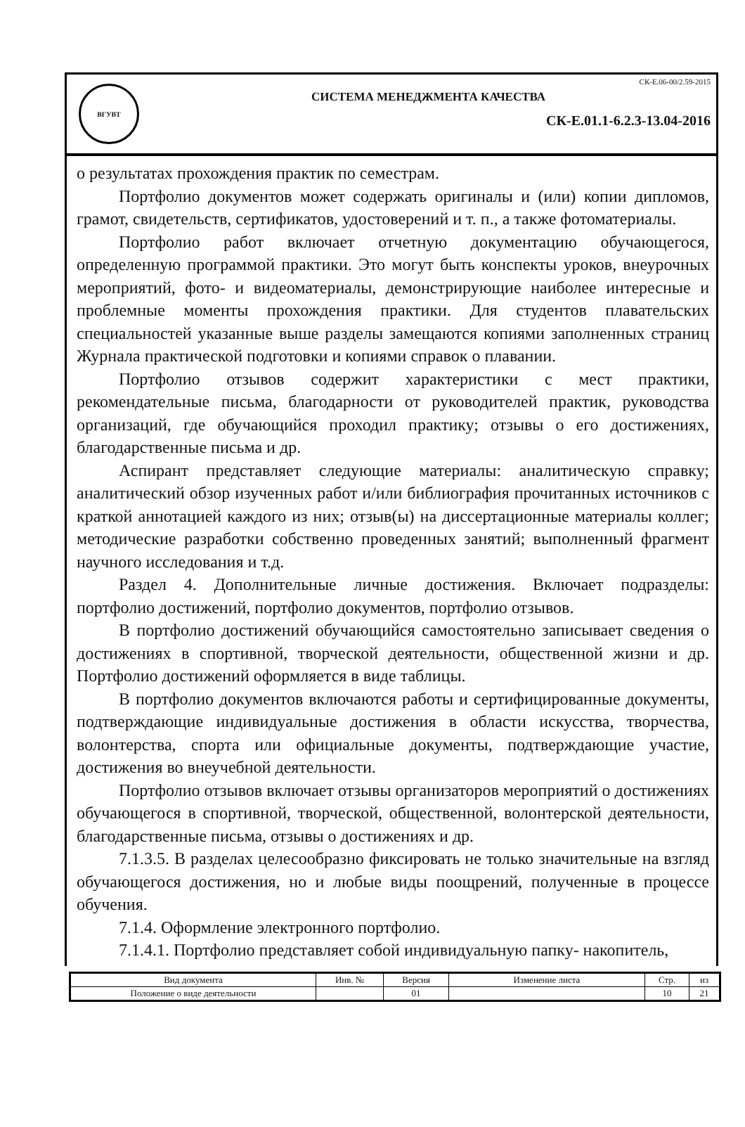ВГУВТ
СК-Е.06-00/2.59-2015
СИСТЕМА МЕНЕДЖМЕНТА КАЧЕСТВА
СК-Е.01.1-6.2.3-13.04-2016
о результатах прохождения практик по семестрам.
Портфолио документов может содержать оригиналы и (или) копии дипломов, грамот, свидетельств, сертификатов, удостоверений и т. п., а также фотоматериалы.
Портфолио работ включает отчетную документацию обучающегося, определенную программой практики. Это могут быть конспекты уроков, внеурочных мероприятий, фото- и видеоматериалы, демонстрирующие наиболее интересные и проблемные моменты прохождения практики. Для студентов плавательских специальностей указанные выше разделы замещаются копиями заполненных страниц Журнала практической подготовки и копиями справок о плавании.
Портфолио отзывов содержит характеристики с мест практики, рекомендательные письма, благодарности от руководителей практик, руководства организаций, где обучающийся проходил практику; отзывы о его достижениях, благодарственные письма и др.
Аспирант представляет следующие материалы: аналитическую справку; аналитический обзор изученных работ и/или библиография прочитанных источников с краткой аннотацией каждого из них; отзыв(ы) на диссертационные материалы коллег; методические разработки собственно проведенных занятий; выполненный фрагмент научного исследования и т.д.
Раздел 4. Дополнительные личные достижения. Включает подразделы: портфолио достижений, портфолио документов, портфолио отзывов.
В портфолио достижений обучающийся самостоятельно записывает сведения о достижениях в спортивной, творческой деятельности, общественной жизни и др. Портфолио достижений оформляется в виде таблицы.
В портфолио документов включаются работы и сертифицированные документы, подтверждающие индивидуальные достижения в области искусства, творчества, волонтерства, спорта или официальные документы, подтверждающие участие, достижения во внеучебной деятельности.
Портфолио отзывов включает отзывы организаторов мероприятий о достижениях обучающегося в спортивной, творческой, общественной, волонтерской деятельности, благодарственные письма, отзывы о достижениях и др.
7.1.3.5. В разделах целесообразно фиксировать не только значительные на взгляд обучающегося достижения, но и любые виды поощрений, полученные в процессе обучения.
7.1.4. Оформление электронного портфолио.
7.1.4.1. Портфолио представляет собой индивидуальную папку- накопитель,
| Вид документа | Инв. № | Версия | Изменение листа | Стр. | из |
| Положение о виде деятельности | | 01 | | 10 | 21 |